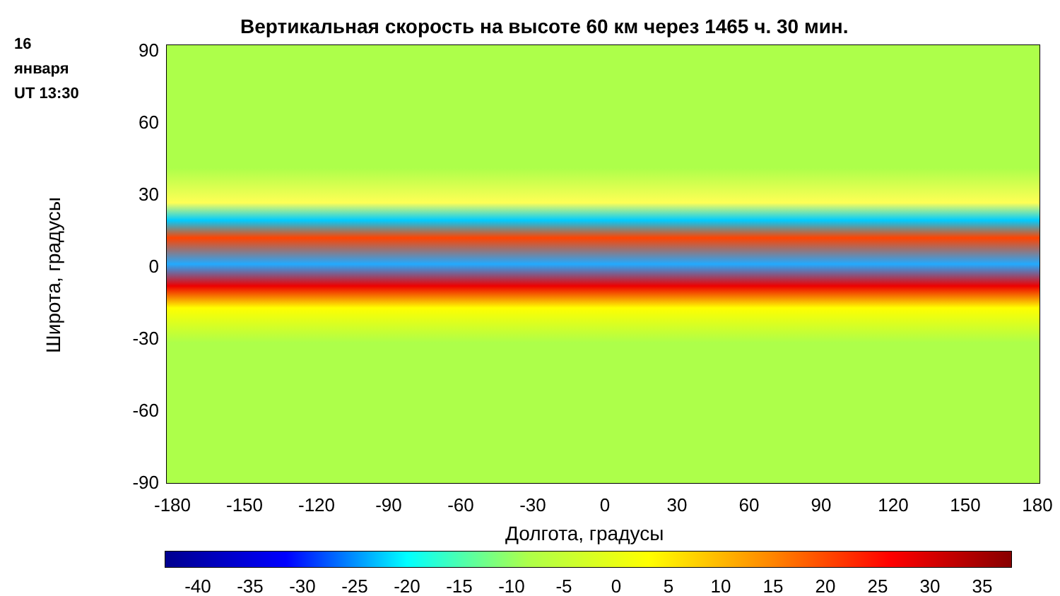16
января
UT 13:30
Вертикальная скорость на высоте 60 км через 1465 ч. 30 мин.
Широта, градусы
90
60
30
0
-30
-60
-90
-180 -150 -120 -90 -60 -30 0 30 60 90 120 150 180
Долгота, градусы
-40 -35 -30 -25 -20 -15 -10 -5 0 5 10 15 20 25 30 35